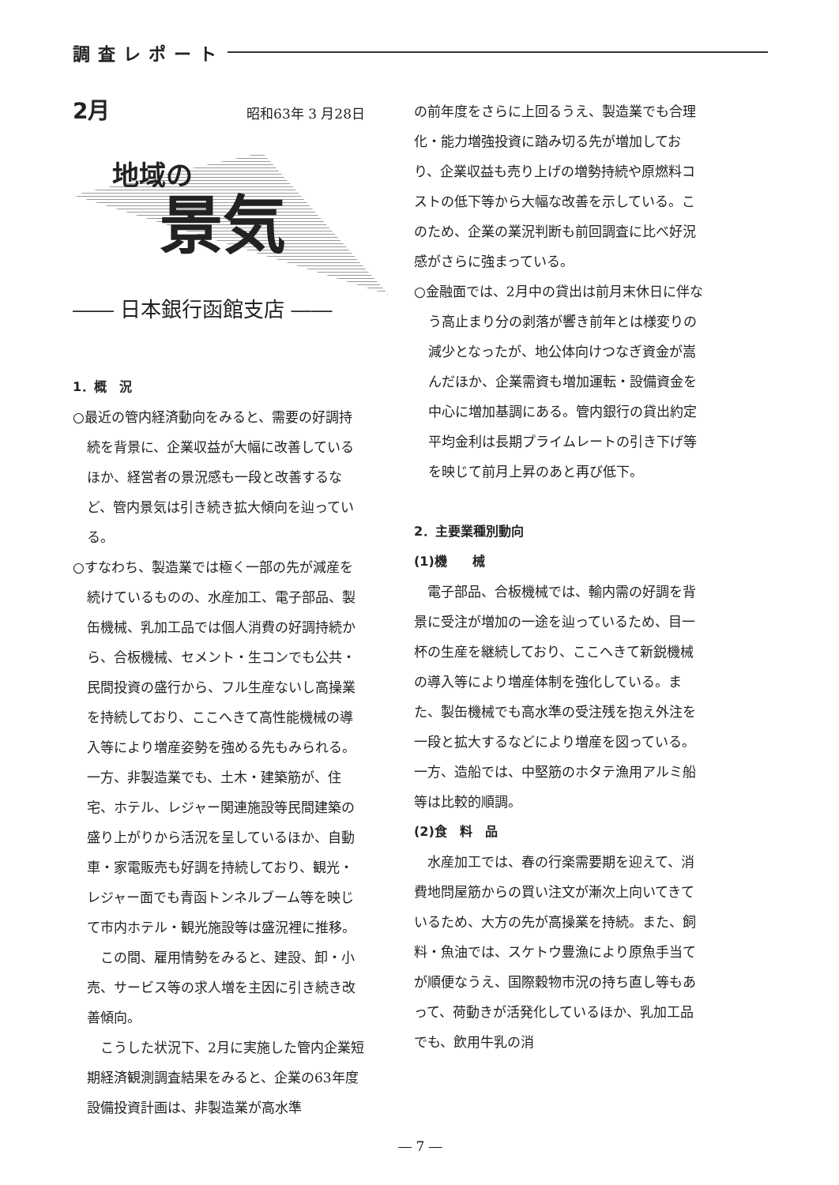調査レポート
2月 昭和63年 3 月28日
地域の
景気
―― 日本銀行函館支店 ――
1．概　況
○最近の管内経済動向をみると、需要の好調持続を背景に、企業収益が大幅に改善しているほか、経営者の景況感も一段と改善するなど、管内景気は引き続き拡大傾向を辿っている。
○すなわち、製造業では極く一部の先が減産を続けているものの、水産加工、電子部品、製缶機械、乳加工品では個人消費の好調持続から、合板機械、セメント・生コンでも公共・民間投資の盛行から、フル生産ないし高操業を持続しており、ここへきて高性能機械の導入等により増産姿勢を強める先もみられる。一方、非製造業でも、土木・建築筋が、住宅、ホテル、レジャー関連施設等民間建築の盛り上がりから活況を呈しているほか、自動車・家電販売も好調を持続しており、観光・レジャー面でも青函トンネルブーム等を映じて市内ホテル・観光施設等は盛況裡に推移。
この間、雇用情勢をみると、建設、卸・小売、サービス等の求人増を主因に引き続き改善傾向。
こうした状況下、2月に実施した管内企業短期経済観測調査結果をみると、企業の63年度設備投資計画は、非製造業が高水準
の前年度をさらに上回るうえ、製造業でも合理化・能力増強投資に踏み切る先が増加しており、企業収益も売り上げの増勢持続や原燃料コストの低下等から大幅な改善を示している。このため、企業の業況判断も前回調査に比べ好況感がさらに強まっている。
○金融面では、2月中の貸出は前月末休日に伴なう高止まり分の剥落が響き前年とは様変りの減少となったが、地公体向けつなぎ資金が嵩んだほか、企業需資も増加運転・設備資金を中心に増加基調にある。管内銀行の貸出約定平均金利は長期プライムレートの引き下げ等を映じて前月上昇のあと再び低下。
2．主要業種別動向
(1)機　　械
電子部品、合板機械では、輸内需の好調を背景に受注が増加の一途を辿っているため、目一杯の生産を継続しており、ここへきて新鋭機械の導入等により増産体制を強化している。また、製缶機械でも高水準の受注残を抱え外注を一段と拡大するなどにより増産を図っている。一方、造船では、中堅筋のホタテ漁用アルミ船等は比較的順調。
(2)食　料　品
水産加工では、春の行楽需要期を迎えて、消費地問屋筋からの買い注文が漸次上向いてきているため、大方の先が高操業を持続。また、飼料・魚油では、スケトウ豊漁により原魚手当てが順便なうえ、国際穀物市況の持ち直し等もあって、荷動きが活発化しているほか、乳加工品でも、飲用牛乳の消
― 7 ―